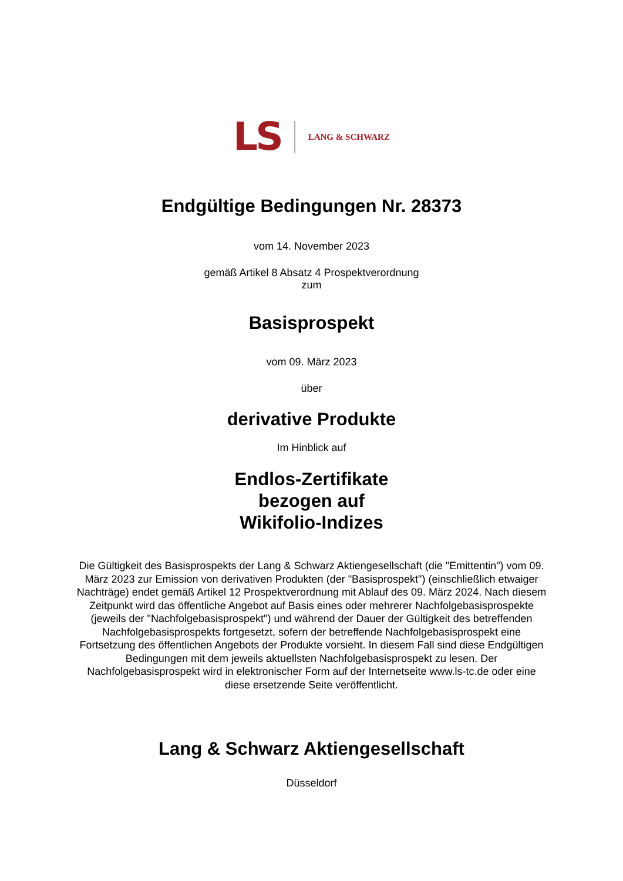LS LANG & SCHWARZ
Endgültige Bedingungen Nr. 28373
vom 14. November 2023
gemäß Artikel 8 Absatz 4 Prospektverordnung
zum
Basisprospekt
vom 09. März 2023
über
derivative Produkte
Im Hinblick auf
Endlos-Zertifikate
bezogen auf
Wikifolio-Indizes
Die Gültigkeit des Basisprospekts der Lang & Schwarz Aktiengesellschaft (die "Emittentin") vom 09. März 2023 zur Emission von derivativen Produkten (der "Basisprospekt") (einschließlich etwaiger Nachträge) endet gemäß Artikel 12 Prospektverordnung mit Ablauf des 09. März 2024. Nach diesem Zeitpunkt wird das öffentliche Angebot auf Basis eines oder mehrerer Nachfolgebasisprospekte (jeweils der "Nachfolgebasisprospekt") und während der Dauer der Gültigkeit des betreffenden Nachfolgebasisprospekts fortgesetzt, sofern der betreffende Nachfolgebasisprospekt eine Fortsetzung des öffentlichen Angebots der Produkte vorsieht. In diesem Fall sind diese Endgültigen Bedingungen mit dem jeweils aktuellsten Nachfolgebasisprospekt zu lesen. Der Nachfolgebasisprospekt wird in elektronischer Form auf der Internetseite www.ls-tc.de oder eine diese ersetzende Seite veröffentlicht.
Lang & Schwarz Aktiengesellschaft
Düsseldorf